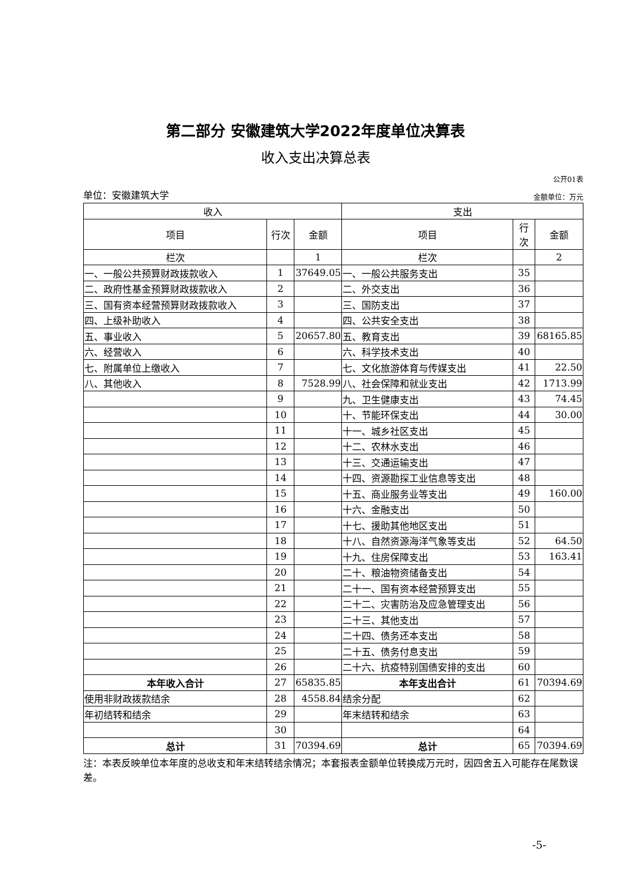第二部分 安徽建筑大学2022年度单位决算表
收入支出决算总表
公开01表
单位：安徽建筑大学 金额单位：万元
| 收入 | | | 支出 | | |
| --- | --- | --- | --- | --- | --- |
| 项目 | 行次 | 金额 | 项目 | 行 次 | 金额 |
| 栏次 | | 1 | 栏次 | | 2 |
| 一、一般公共预算财政拨款收入 | 1 | 37649.05 | 一、一般公共服务支出 | 35 | |
| 二、政府性基金预算财政拨款收入 | 2 | | 二、外交支出 | 36 | |
| 三、国有资本经营预算财政拨款收入 | 3 | | 三、国防支出 | 37 | |
| 四、上级补助收入 | 4 | | 四、公共安全支出 | 38 | |
| 五、事业收入 | 5 | 20657.80 | 五、教育支出 | 39 | 68165.85 |
| 六、经营收入 | 6 | | 六、科学技术支出 | 40 | |
| 七、附属单位上缴收入 | 7 | | 七、文化旅游体育与传媒支出 | 41 | 22.50 |
| 八、其他收入 | 8 | 7528.99 | 八、社会保障和就业支出 | 42 | 1713.99 |
| | 9 | | 九、卫生健康支出 | 43 | 74.45 |
| | 10 | | 十、节能环保支出 | 44 | 30.00 |
| | 11 | | 十一、城乡社区支出 | 45 | |
| | 12 | | 十二、农林水支出 | 46 | |
| | 13 | | 十三、交通运输支出 | 47 | |
| | 14 | | 十四、资源勘探工业信息等支出 | 48 | |
| | 15 | | 十五、商业服务业等支出 | 49 | 160.00 |
| | 16 | | 十六、金融支出 | 50 | |
| | 17 | | 十七、援助其他地区支出 | 51 | |
| | 18 | | 十八、自然资源海洋气象等支出 | 52 | 64.50 |
| | 19 | | 十九、住房保障支出 | 53 | 163.41 |
| | 20 | | 二十、粮油物资储备支出 | 54 | |
| | 21 | | 二十一、国有资本经营预算支出 | 55 | |
| | 22 | | 二十二、灾害防治及应急管理支出 | 56 | |
| | 23 | | 二十三、其他支出 | 57 | |
| | 24 | | 二十四、债务还本支出 | 58 | |
| | 25 | | 二十五、债务付息支出 | 59 | |
| | 26 | | 二十六、抗疫特别国债安排的支出 | 60 | |
| 本年收入合计 | 27 | 65835.85 | 本年支出合计 | 61 | 70394.69 |
| 使用非财政拨款结余 | 28 | 4558.84 | 结余分配 | 62 | |
| 年初结转和结余 | 29 | | 年末结转和结余 | 63 | |
| | 30 | | | 64 | |
| 总计 | 31 | 70394.69 | 总计 | 65 | 70394.69 |
注：本表反映单位本年度的总收支和年末结转结余情况；本套报表金额单位转换成万元时，因四舍五入可能存在尾数误差。
-5-